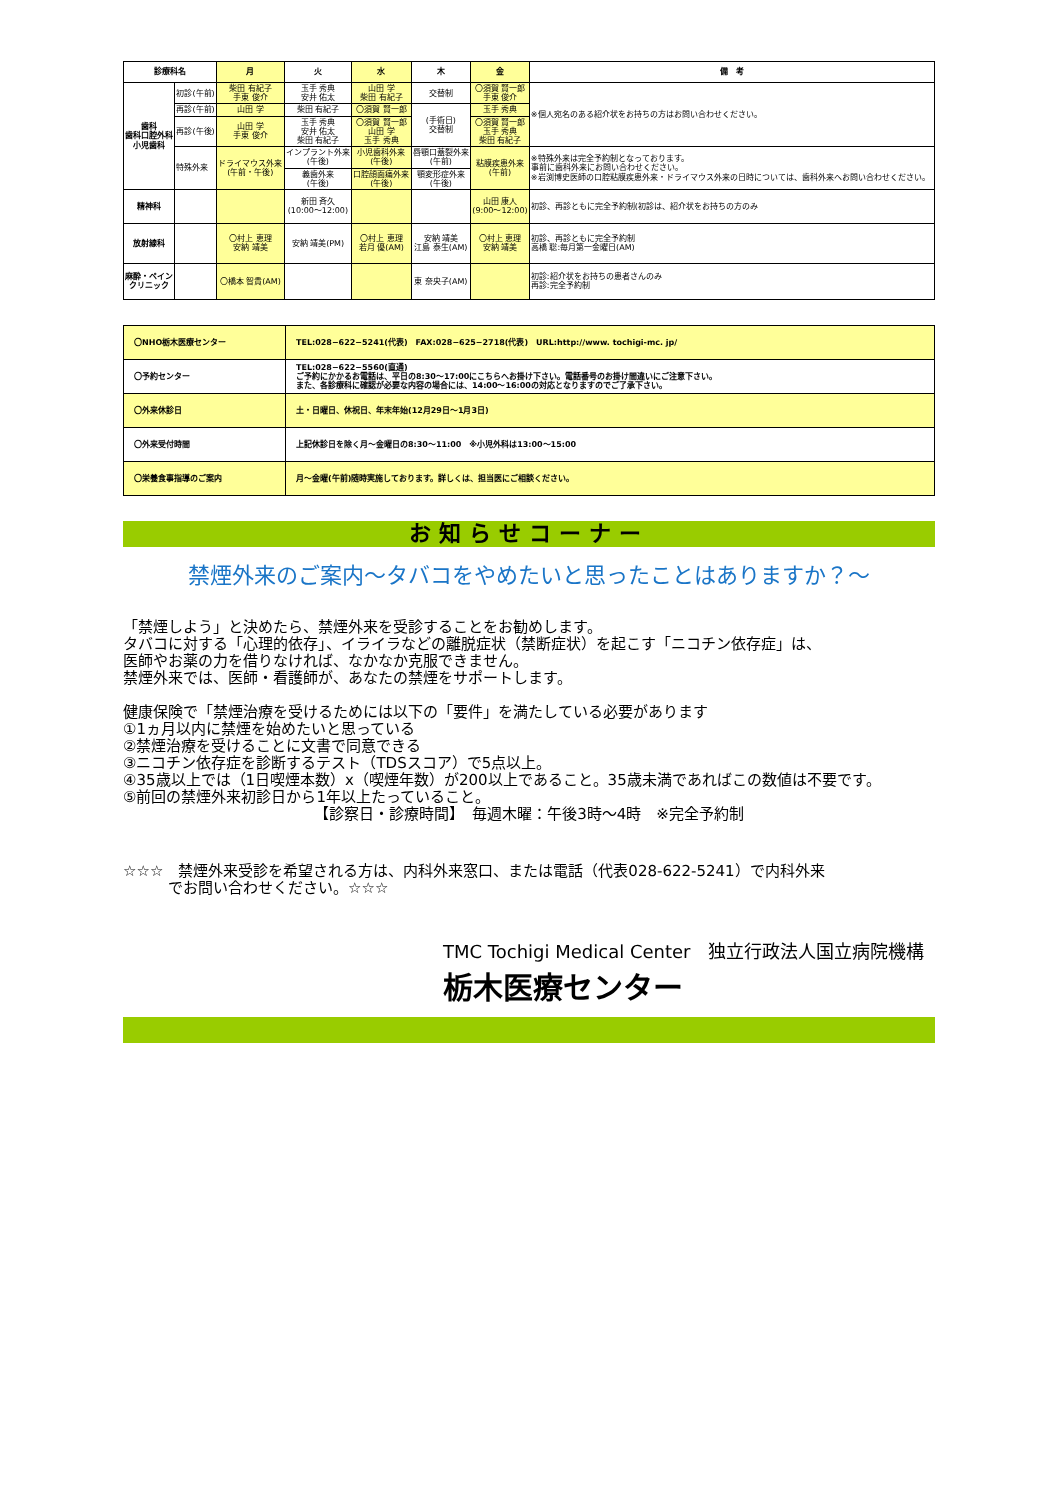| 診療科名 | | 月 | 火 | 水 | 木 | 金 | 備 考 |
| --- | --- | --- | --- | --- | --- | --- | --- |
| 歯科 歯科口腔外科 小児歯科 | 初診(午前) | 柴田 有紀子 手東 俊介 | 玉手 秀典 安井 佑太 | 山田 学 柴田 有紀子 | 交替制 | 〇須賀 賢一郎 手東 俊介 | ※個人宛名のある紹介状をお持ちの方はお問い合わせください。 |
| | 再診(午前) | 山田 学 | 柴田 有紀子 | 〇須賀 賢一郎 | (手術日) 交替制 | 玉手 秀典 | |
| | 再診(午後) | 山田 学 手東 俊介 | 玉手 秀典 安井 佑太 柴田 有紀子 | 〇須賀 賢一郎 山田 学 玉手 秀典 | | 〇須賀 賢一郎 玉手 秀典 柴田 有紀子 | |
| | 特殊外来 | ドライマウス外来 (午前・午後) | インプラント外来 (午後) | 小児歯科外来 (午後) | 唇顎口蓋裂外来 (午前) | 粘膜疾患外来 (午前) | ※特殊外来は完全予約制となっております。 事前に歯科外来にお問い合わせください。 ※岩渕博史医師の口腔粘膜疾患外来・ドライマウス外来の日時については、歯科外来へお問い合わせください。 |
| | | | 義歯外来 (午後) | 口腔顔面痛外来 (午後) | 顎変形症外来 (午後) | | |
| 精神科 | | | 新田 斉久 (10:00〜12:00) | | | 山田 康人 (9:00〜12:00) | 初診、再診ともに完全予約制(初診は、紹介状をお持ちの方のみ |
| 放射線科 | | 〇村上 恵理 安納 靖美 | 安納 靖美(PM) | 〇村上 恵理 若月 優(AM) | 安納 靖美 江島 泰生(AM) | 〇村上 恵理 安納 靖美 | 初診、再診ともに完全予約制 高橋 聡:毎月第一金曜日(AM) |
| 麻酔・ペイン クリニック | | 〇橋本 智貴(AM) | | | 東 奈央子(AM) | | 初診:紹介状をお持ちの患者さんのみ 再診:完全予約制 |
| 〇NHO栃木医療センター | TEL:028−622−5241(代表) FAX:028−625−2718(代表) URL:http://www. tochigi-mc. jp/ |
| 〇予約センター | TEL:028−622−5560(直通) ご予約にかかるお電話は、平日の8:30〜17:00にこちらへお掛け下さい。電話番号のお掛け間違いにご注意下さい。 また、各診療科に確認が必要な内容の場合には、14:00〜16:00の対応となりますのでご了承下さい。 |
| 〇外来休診日 | 土・日曜日、休祝日、年末年始(12月29日〜1月3日) |
| 〇外来受付時間 | 上記休診日を除く月〜金曜日の8:30〜11:00 ※小児外科は13:00〜15:00 |
| 〇栄養食事指導のご案内 | 月〜金曜(午前)随時実施しております。詳しくは、担当医にご相談ください。 |
お知らせコーナー
禁煙外来のご案内〜タバコをやめたいと思ったことはありますか？〜
「禁煙しよう」と決めたら、禁煙外来を受診することをお勧めします。
タバコに対する「心理的依存」、イライラなどの離脱症状（禁断症状）を起こす「ニコチン依存症」は、
医師やお薬の力を借りなければ、なかなか克服できません。
禁煙外来では、医師・看護師が、あなたの禁煙をサポートします。
健康保険で「禁煙治療を受けるためには以下の「要件」を満たしている必要があります
①1ヵ月以内に禁煙を始めたいと思っている
②禁煙治療を受けることに文書で同意できる
③ニコチン依存症を診断するテスト（TDSスコア）で5点以上。
④35歳以上では（1日喫煙本数）x（喫煙年数）が200以上であること。35歳未満であればこの数値は不要です。
⑤前回の禁煙外来初診日から1年以上たっていること。
【診察日・診療時間】　毎週木曜：午後3時〜4時　※完全予約制
☆☆☆　禁煙外来受診を希望される方は、内科外来窓口、または電話（代表028-622-5241）で内科外来
　　　でお問い合わせください。☆☆☆
TMC Tochigi Medical Center　独立行政法人国立病院機構
栃木医療センター